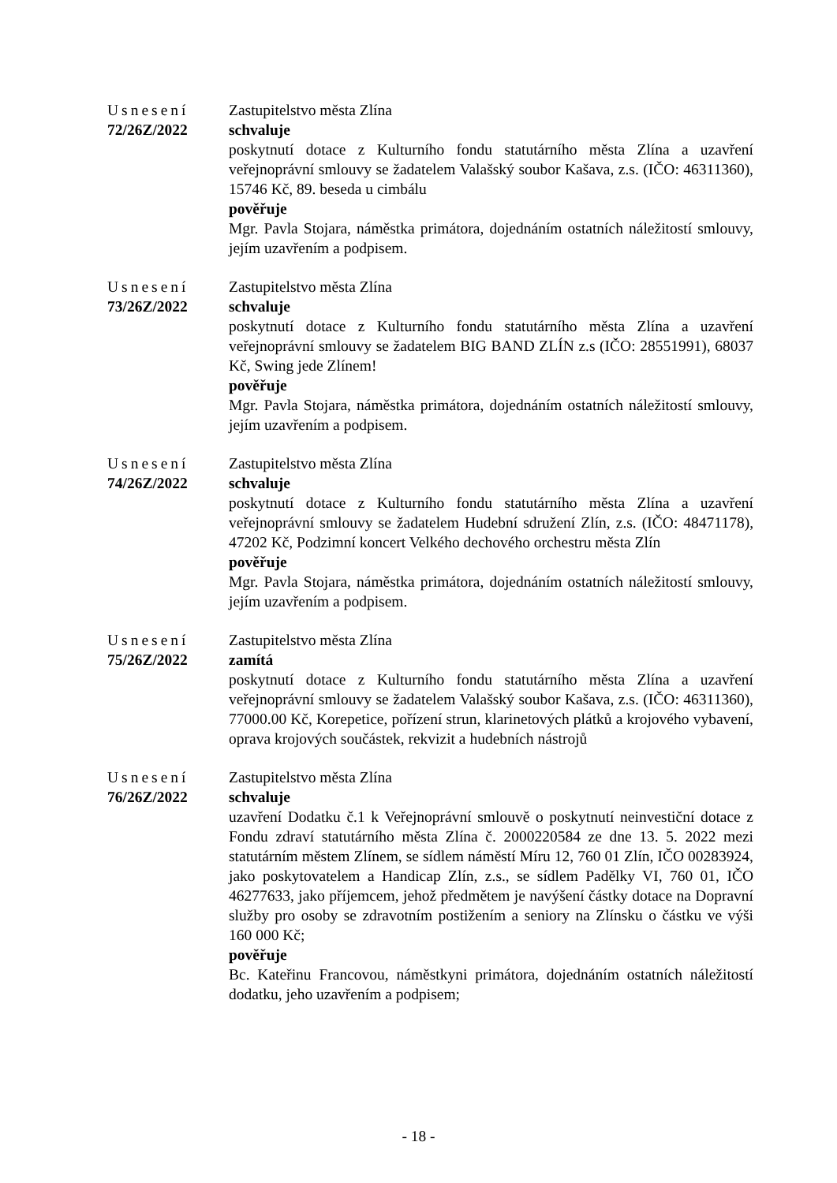Usnesení
72/26Z/2022
Zastupitelstvo města Zlína
schvaluje
poskytnutí dotace z Kulturního fondu statutárního města Zlína a uzavření veřejnoprávní smlouvy se žadatelem Valašský soubor Kašava, z.s. (IČO: 46311360), 15746 Kč, 89. beseda u cimbálu
pověřuje
Mgr. Pavla Stojara, náměstka primátora, dojednáním ostatních náležitostí smlouvy, jejím uzavřením a podpisem.
Usnesení
73/26Z/2022
Zastupitelstvo města Zlína
schvaluje
poskytnutí dotace z Kulturního fondu statutárního města Zlína a uzavření veřejnoprávní smlouvy se žadatelem BIG BAND ZLÍN z.s (IČO: 28551991), 68037 Kč, Swing jede Zlínem!
pověřuje
Mgr. Pavla Stojara, náměstka primátora, dojednáním ostatních náležitostí smlouvy, jejím uzavřením a podpisem.
Usnesení
74/26Z/2022
Zastupitelstvo města Zlína
schvaluje
poskytnutí dotace z Kulturního fondu statutárního města Zlína a uzavření veřejnoprávní smlouvy se žadatelem Hudební sdružení Zlín, z.s. (IČO: 48471178), 47202 Kč, Podzimní koncert Velkého dechového orchestru města Zlín
pověřuje
Mgr. Pavla Stojara, náměstka primátora, dojednáním ostatních náležitostí smlouvy, jejím uzavřením a podpisem.
Usnesení
75/26Z/2022
Zastupitelstvo města Zlína
zamítá
poskytnutí dotace z Kulturního fondu statutárního města Zlína a uzavření veřejnoprávní smlouvy se žadatelem Valašský soubor Kašava, z.s. (IČO: 46311360), 77000.00 Kč, Korepetice, pořízení strun, klarinetových plátků a krojového vybavení, oprava krojových součástek, rekvizit a hudebních nástrojů
Usnesení
76/26Z/2022
Zastupitelstvo města Zlína
schvaluje
uzavření Dodatku č.1 k Veřejnoprávní smlouvě o poskytnutí neinvestiční dotace z Fondu zdraví statutárního města Zlína č. 2000220584 ze dne 13. 5. 2022 mezi statutárním městem Zlínem, se sídlem náměstí Míru 12, 760 01 Zlín, IČO 00283924, jako poskytovatelem a Handicap Zlín, z.s., se sídlem Padělky VI, 760 01, IČO 46277633, jako příjemcem, jehož předmětem je navýšení částky dotace na Dopravní služby pro osoby se zdravotním postižením a seniory na Zlínsku o částku ve výši 160 000 Kč;
pověřuje
Bc. Kateřinu Francovou, náměstkyni primátora, dojednáním ostatních náležitostí dodatku, jeho uzavřením a podpisem;
- 18 -